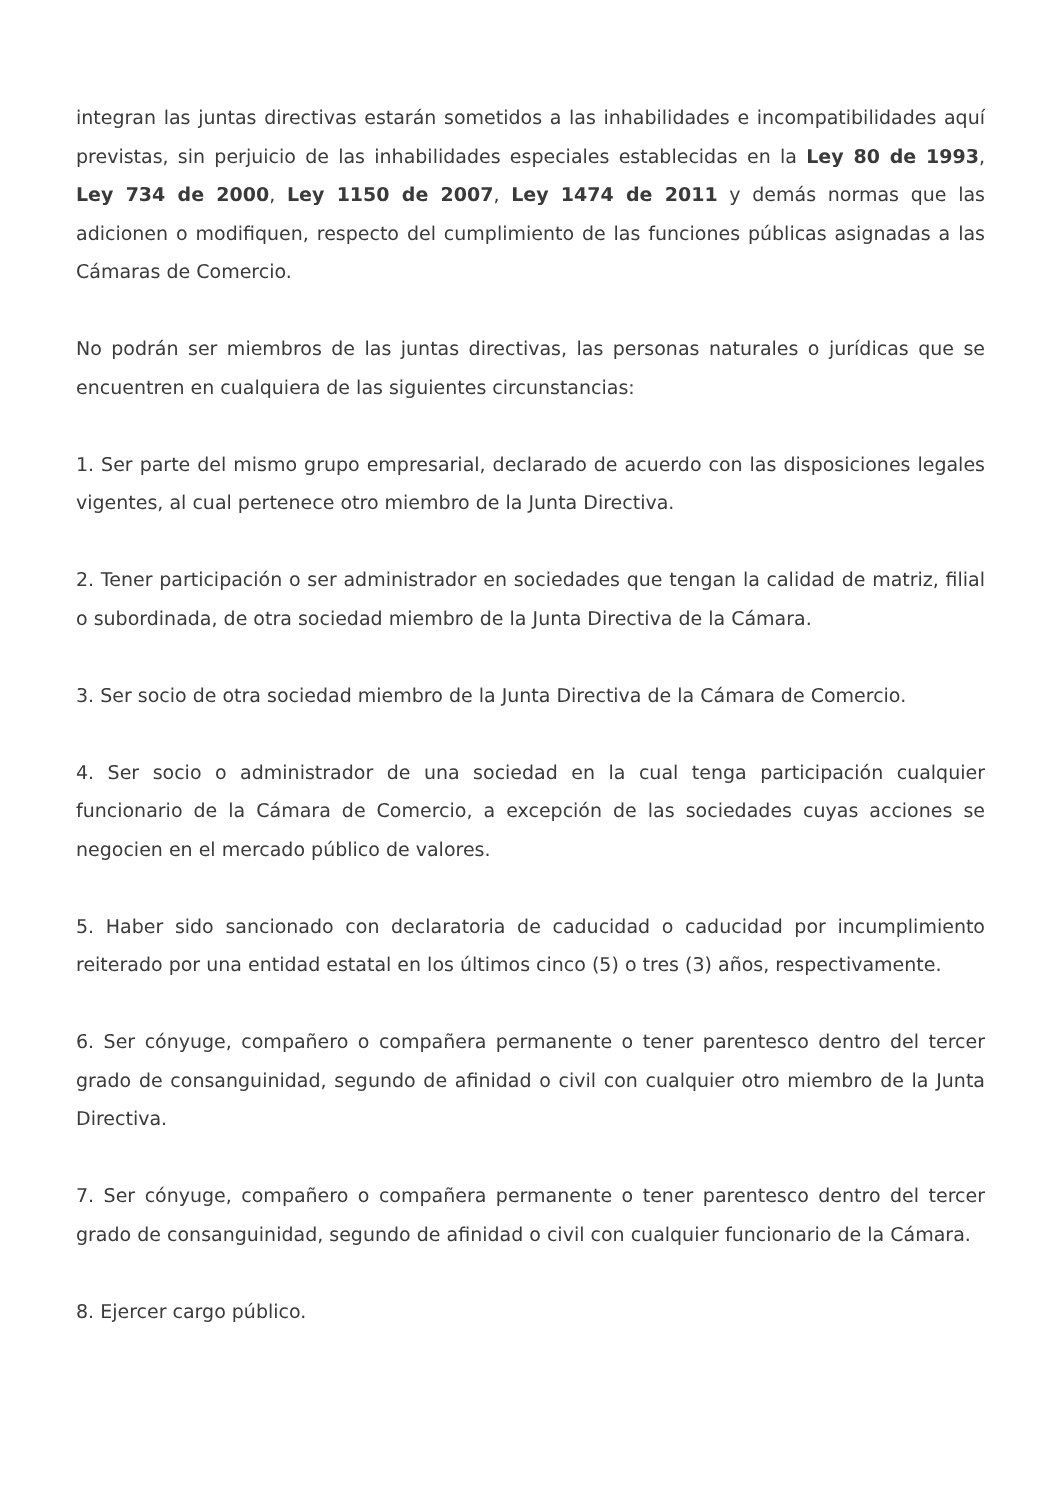integran las juntas directivas estarán sometidos a las inhabilidades e incompatibilidades aquí previstas, sin perjuicio de las inhabilidades especiales establecidas en la Ley 80 de 1993, Ley 734 de 2000, Ley 1150 de 2007, Ley 1474 de 2011 y demás normas que las adicionen o modifiquen, respecto del cumplimiento de las funciones públicas asignadas a las Cámaras de Comercio.
No podrán ser miembros de las juntas directivas, las personas naturales o jurídicas que se encuentren en cualquiera de las siguientes circunstancias:
1. Ser parte del mismo grupo empresarial, declarado de acuerdo con las disposiciones legales vigentes, al cual pertenece otro miembro de la Junta Directiva.
2. Tener participación o ser administrador en sociedades que tengan la calidad de matriz, filial o subordinada, de otra sociedad miembro de la Junta Directiva de la Cámara.
3. Ser socio de otra sociedad miembro de la Junta Directiva de la Cámara de Comercio.
4. Ser socio o administrador de una sociedad en la cual tenga participación cualquier funcionario de la Cámara de Comercio, a excepción de las sociedades cuyas acciones se negocien en el mercado público de valores.
5. Haber sido sancionado con declaratoria de caducidad o caducidad por incumplimiento reiterado por una entidad estatal en los últimos cinco (5) o tres (3) años, respectivamente.
6. Ser cónyuge, compañero o compañera permanente o tener parentesco dentro del tercer grado de consanguinidad, segundo de afinidad o civil con cualquier otro miembro de la Junta Directiva.
7. Ser cónyuge, compañero o compañera permanente o tener parentesco dentro del tercer grado de consanguinidad, segundo de afinidad o civil con cualquier funcionario de la Cámara.
8. Ejercer cargo público.